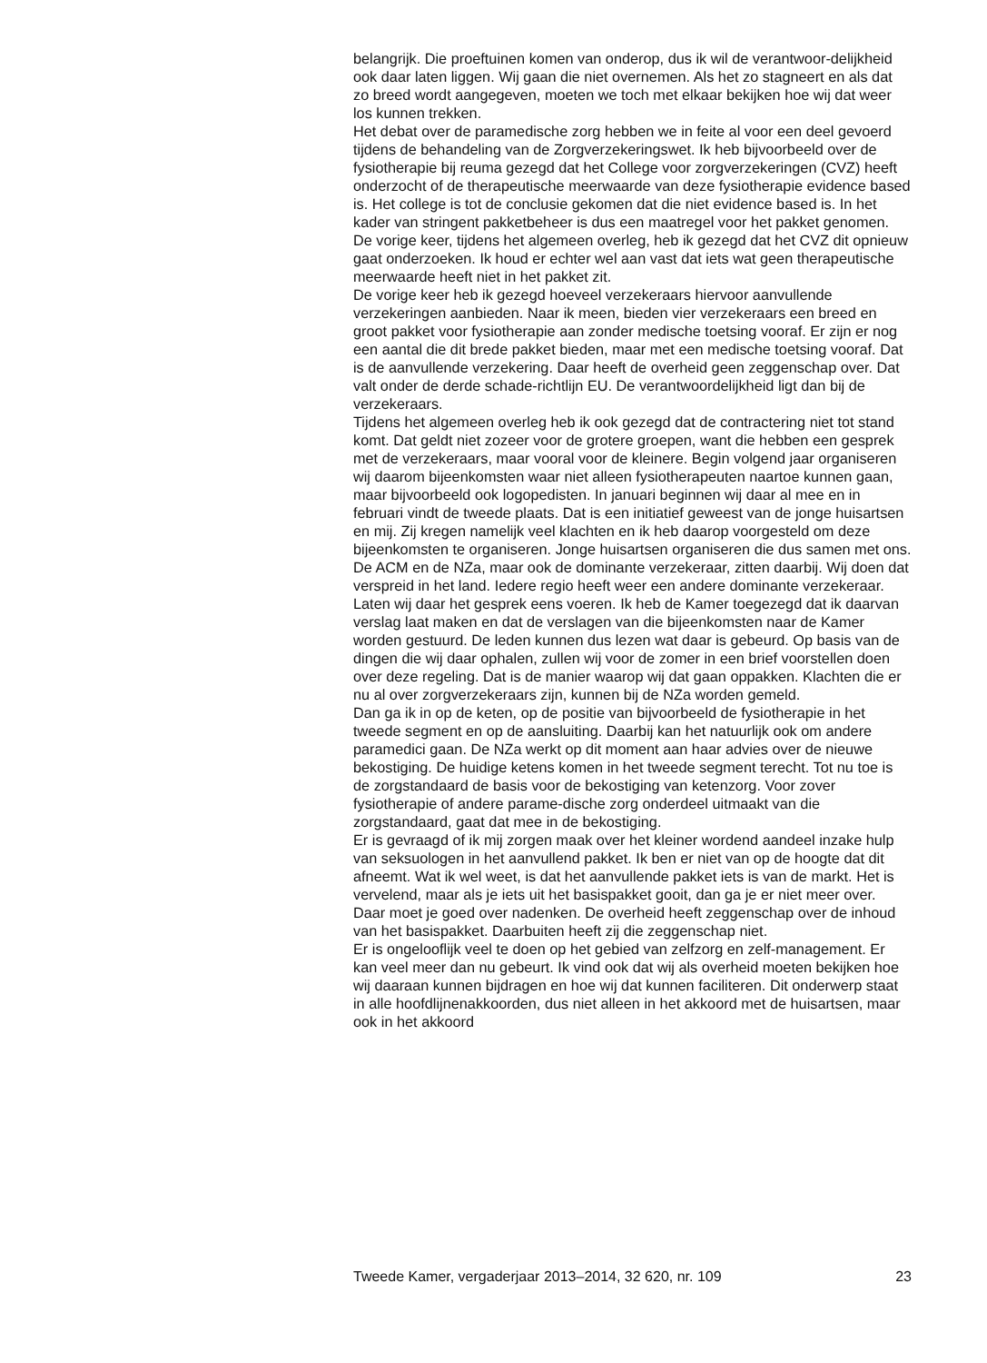belangrijk. Die proeftuinen komen van onderop, dus ik wil de verantwoor-delijkheid ook daar laten liggen. Wij gaan die niet overnemen. Als het zo stagneert en als dat zo breed wordt aangegeven, moeten we toch met elkaar bekijken hoe wij dat weer los kunnen trekken.
Het debat over de paramedische zorg hebben we in feite al voor een deel gevoerd tijdens de behandeling van de Zorgverzekeringswet. Ik heb bijvoorbeeld over de fysiotherapie bij reuma gezegd dat het College voor zorgverzekeringen (CVZ) heeft onderzocht of de therapeutische meerwaarde van deze fysiotherapie evidence based is. Het college is tot de conclusie gekomen dat die niet evidence based is. In het kader van stringent pakketbeheer is dus een maatregel voor het pakket genomen. De vorige keer, tijdens het algemeen overleg, heb ik gezegd dat het CVZ dit opnieuw gaat onderzoeken. Ik houd er echter wel aan vast dat iets wat geen therapeutische meerwaarde heeft niet in het pakket zit.
De vorige keer heb ik gezegd hoeveel verzekeraars hiervoor aanvullende verzekeringen aanbieden. Naar ik meen, bieden vier verzekeraars een breed en groot pakket voor fysiotherapie aan zonder medische toetsing vooraf. Er zijn er nog een aantal die dit brede pakket bieden, maar met een medische toetsing vooraf. Dat is de aanvullende verzekering. Daar heeft de overheid geen zeggenschap over. Dat valt onder de derde schade-richtlijn EU. De verantwoordelijkheid ligt dan bij de verzekeraars.
Tijdens het algemeen overleg heb ik ook gezegd dat de contractering niet tot stand komt. Dat geldt niet zozeer voor de grotere groepen, want die hebben een gesprek met de verzekeraars, maar vooral voor de kleinere. Begin volgend jaar organiseren wij daarom bijeenkomsten waar niet alleen fysiotherapeuten naartoe kunnen gaan, maar bijvoorbeeld ook logopedisten. In januari beginnen wij daar al mee en in februari vindt de tweede plaats. Dat is een initiatief geweest van de jonge huisartsen en mij. Zij kregen namelijk veel klachten en ik heb daarop voorgesteld om deze bijeenkomsten te organiseren. Jonge huisartsen organiseren die dus samen met ons. De ACM en de NZa, maar ook de dominante verzekeraar, zitten daarbij. Wij doen dat verspreid in het land. Iedere regio heeft weer een andere dominante verzekeraar. Laten wij daar het gesprek eens voeren. Ik heb de Kamer toegezegd dat ik daarvan verslag laat maken en dat de verslagen van die bijeenkomsten naar de Kamer worden gestuurd. De leden kunnen dus lezen wat daar is gebeurd. Op basis van de dingen die wij daar ophalen, zullen wij voor de zomer in een brief voorstellen doen over deze regeling. Dat is de manier waarop wij dat gaan oppakken. Klachten die er nu al over zorgverzekeraars zijn, kunnen bij de NZa worden gemeld.
Dan ga ik in op de keten, op de positie van bijvoorbeeld de fysiotherapie in het tweede segment en op de aansluiting. Daarbij kan het natuurlijk ook om andere paramedici gaan. De NZa werkt op dit moment aan haar advies over de nieuwe bekostiging. De huidige ketens komen in het tweede segment terecht. Tot nu toe is de zorgstandaard de basis voor de bekostiging van ketenzorg. Voor zover fysiotherapie of andere parame-dische zorg onderdeel uitmaakt van die zorgstandaard, gaat dat mee in de bekostiging.
Er is gevraagd of ik mij zorgen maak over het kleiner wordend aandeel inzake hulp van seksuologen in het aanvullend pakket. Ik ben er niet van op de hoogte dat dit afneemt. Wat ik wel weet, is dat het aanvullende pakket iets is van de markt. Het is vervelend, maar als je iets uit het basispakket gooit, dan ga je er niet meer over. Daar moet je goed over nadenken. De overheid heeft zeggenschap over de inhoud van het basispakket. Daarbuiten heeft zij die zeggenschap niet.
Er is ongelooflijk veel te doen op het gebied van zelfzorg en zelf-management. Er kan veel meer dan nu gebeurt. Ik vind ook dat wij als overheid moeten bekijken hoe wij daaraan kunnen bijdragen en hoe wij dat kunnen faciliteren. Dit onderwerp staat in alle hoofdlijnenakkoorden, dus niet alleen in het akkoord met de huisartsen, maar ook in het akkoord
Tweede Kamer, vergaderjaar 2013–2014, 32 620, nr. 109 23